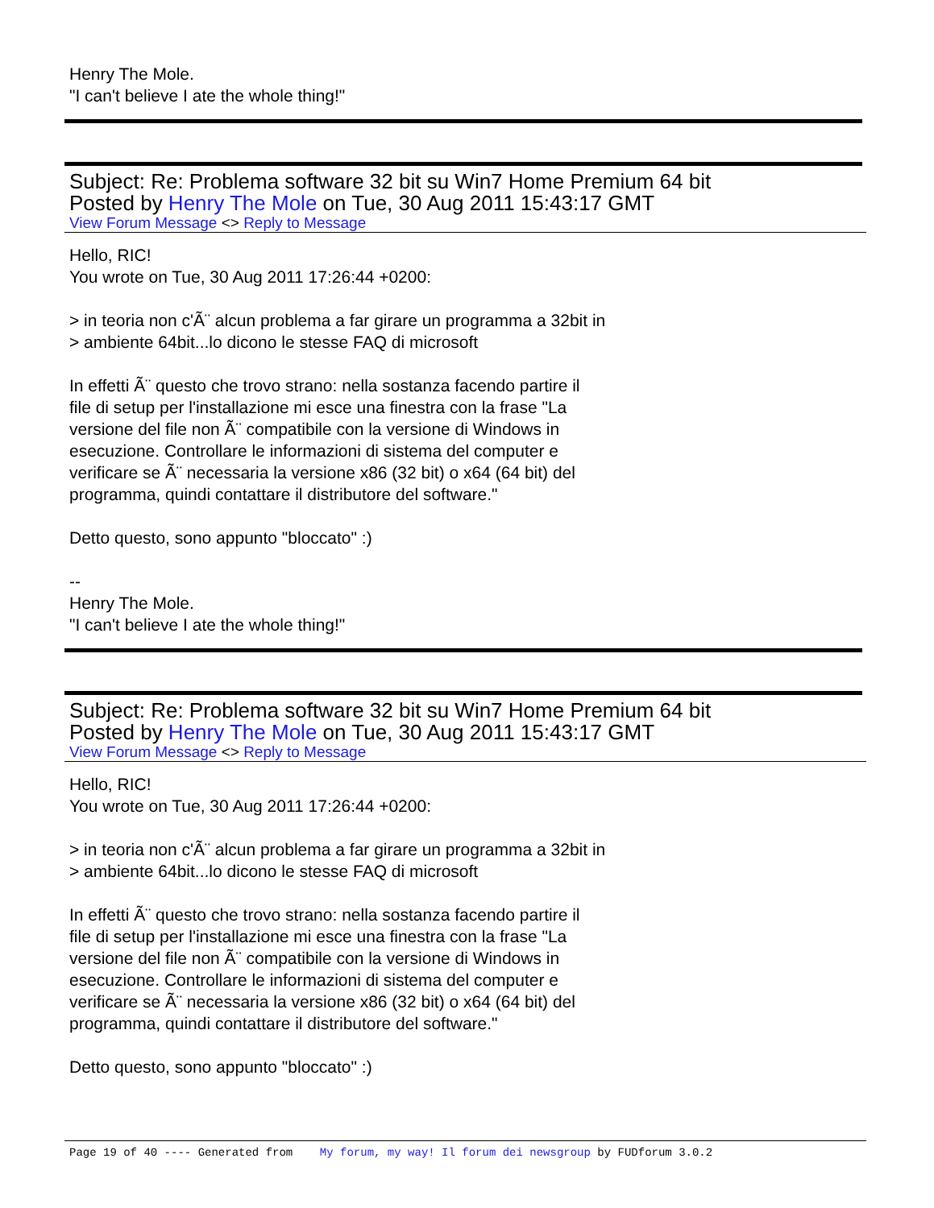Henry The Mole.
"I can't believe I ate the whole thing!"
Subject: Re: Problema software 32 bit su Win7 Home Premium 64 bit
Posted by Henry The Mole on Tue, 30 Aug 2011 15:43:17 GMT
View Forum Message <> Reply to Message
Hello, RIC!
You wrote on Tue, 30 Aug 2011 17:26:44 +0200:
> in teoria non c'Ã¨ alcun problema a far girare un programma a 32bit in
> ambiente 64bit...lo dicono le stesse FAQ di microsoft
In effetti Ã¨ questo che trovo strano: nella sostanza facendo partire il
file di setup per l'installazione mi esce una finestra con la frase "La
versione del file non Ã¨ compatibile con la versione di Windows in
esecuzione. Controllare le informazioni di sistema del computer e
verificare se Ã¨ necessaria la versione x86 (32 bit) o x64 (64 bit) del
programma, quindi contattare il distributore del software."
Detto questo, sono appunto "bloccato" :)
--
Henry The Mole.
"I can't believe I ate the whole thing!"
Subject: Re: Problema software 32 bit su Win7 Home Premium 64 bit
Posted by Henry The Mole on Tue, 30 Aug 2011 15:43:17 GMT
View Forum Message <> Reply to Message
Hello, RIC!
You wrote on Tue, 30 Aug 2011 17:26:44 +0200:
> in teoria non c'Ã¨ alcun problema a far girare un programma a 32bit in
> ambiente 64bit...lo dicono le stesse FAQ di microsoft
In effetti Ã¨ questo che trovo strano: nella sostanza facendo partire il
file di setup per l'installazione mi esce una finestra con la frase "La
versione del file non Ã¨ compatibile con la versione di Windows in
esecuzione. Controllare le informazioni di sistema del computer e
verificare se Ã¨ necessaria la versione x86 (32 bit) o x64 (64 bit) del
programma, quindi contattare il distributore del software."
Detto questo, sono appunto "bloccato" :)
Page 19 of 40 ---- Generated from My forum, my way! Il forum dei newsgroup by FUDforum 3.0.2